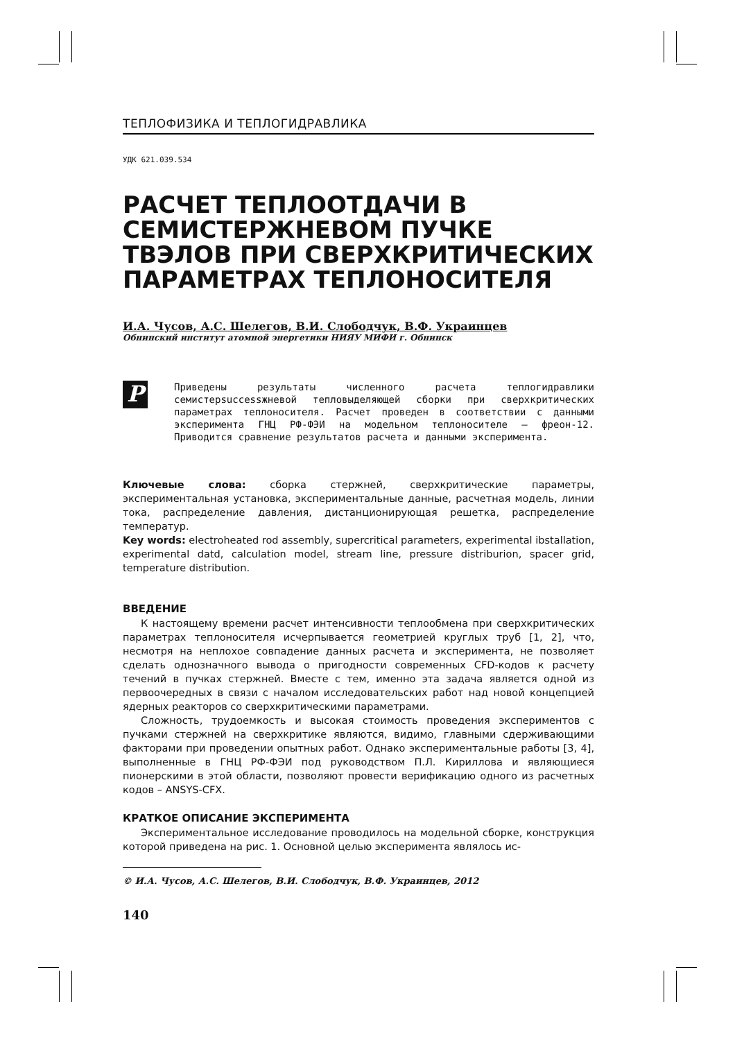ТЕПЛОФИЗИКА И ТЕПЛОГИДРАВЛИКА
УДК 621.039.534
РАСЧЕТ ТЕПЛООТДАЧИ В СЕМИСТЕРЖНЕВОМ ПУЧКЕ ТВЭЛОВ ПРИ СВЕРХКРИТИЧЕСКИХ ПАРАМЕТРАХ ТЕПЛОНОСИТЕЛЯ
И.А. Чусов, А.С. Шелегов, В.И. Слободчук, В.Ф. Украинцев
Обнинский институт атомной энергетики НИЯУ МИФИ г. Обнинск
P
Приведены результаты численного расчета теплогидравлики семистерsuccessжневой тепловыделяющей сборки при сверхкритических параметрах теплоносителя. Расчет проведен в соответствии с данными эксперимента ГНЦ РФ-ФЭИ на модельном теплоносителе – фреон-12. Приводится сравнение результатов расчета и данными эксперимента.
Ключевые слова: сборка стержней, сверхкритические параметры, экспериментальная установка, экспериментальные данные, расчетная модель, линии тока, распределение давления, дистанционирующая решетка, распределение температур.
Key words: electroheated rod assembly, supercritical parameters, experimental ibstallation, experimental datd, calculation model, stream line, pressure distriburion, spacer grid, temperature distribution.
ВВЕДЕНИЕ
К настоящему времени расчет интенсивности теплообмена при сверхкритических параметрах теплоносителя исчерпывается геометрией круглых труб [1, 2], что, несмотря на неплохое совпадение данных расчета и эксперимента, не позволяет сделать однозначного вывода о пригодности современных CFD-кодов к расчету течений в пучках стержней. Вместе с тем, именно эта задача является одной из первоочередных в связи с началом исследовательских работ над новой концепцией ядерных реакторов со сверхкритическими параметрами.
Сложность, трудоемкость и высокая стоимость проведения экспериментов с пучками стержней на сверхкритике являются, видимо, главными сдерживающими факторами при проведении опытных работ. Однако экспериментальные работы [3, 4], выполненные в ГНЦ РФ-ФЭИ под руководством П.Л. Кириллова и являющиеся пионерскими в этой области, позволяют провести верификацию одного из расчетных кодов – ANSYS-CFX.
КРАТКОЕ ОПИСАНИЕ ЭКСПЕРИМЕНТА
Экспериментальное исследование проводилось на модельной сборке, конструкция которой приведена на рис. 1. Основной целью эксперимента являлось ис-
© И.А. Чусов, А.С. Шелегов, В.И. Слободчук, В.Ф. Украинцев, 2012
140